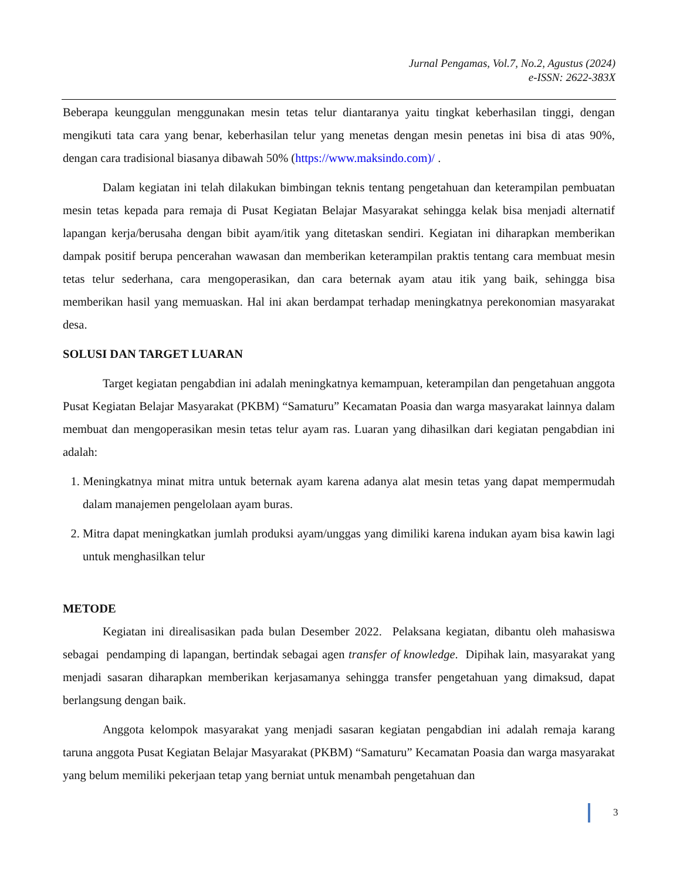Jurnal Pengamas, Vol.7, No.2, Agustus (2024)
e-ISSN: 2622-383X
Beberapa keunggulan menggunakan mesin tetas telur diantaranya yaitu tingkat keberhasilan tinggi, dengan mengikuti tata cara yang benar, keberhasilan telur yang menetas dengan mesin penetas ini bisa di atas 90%, dengan cara tradisional biasanya dibawah 50% (https://www.maksindo.com)/ .
Dalam kegiatan ini telah dilakukan bimbingan teknis tentang pengetahuan dan keterampilan pembuatan mesin tetas kepada para remaja di Pusat Kegiatan Belajar Masyarakat sehingga kelak bisa menjadi alternatif lapangan kerja/berusaha dengan bibit ayam/itik yang ditetaskan sendiri. Kegiatan ini diharapkan memberikan dampak positif berupa pencerahan wawasan dan memberikan keterampilan praktis tentang cara membuat mesin tetas telur sederhana, cara mengoperasikan, dan cara beternak ayam atau itik yang baik, sehingga bisa memberikan hasil yang memuaskan. Hal ini akan berdampat terhadap meningkatnya perekonomian masyarakat desa.
SOLUSI DAN TARGET LUARAN
Target kegiatan pengabdian ini adalah meningkatnya kemampuan, keterampilan dan pengetahuan anggota Pusat Kegiatan Belajar Masyarakat (PKBM) “Samaturu” Kecamatan Poasia dan warga masyarakat lainnya dalam membuat dan mengoperasikan mesin tetas telur ayam ras. Luaran yang dihasilkan dari kegiatan pengabdian ini adalah:
1. Meningkatnya minat mitra untuk beternak ayam karena adanya alat mesin tetas yang dapat mempermudah dalam manajemen pengelolaan ayam buras.
2. Mitra dapat meningkatkan jumlah produksi ayam/unggas yang dimiliki karena indukan ayam bisa kawin lagi untuk menghasilkan telur
METODE
Kegiatan ini direalisasikan pada bulan Desember 2022. Pelaksana kegiatan, dibantu oleh mahasiswa sebagai pendamping di lapangan, bertindak sebagai agen transfer of knowledge. Dipihak lain, masyarakat yang menjadi sasaran diharapkan memberikan kerjasamanya sehingga transfer pengetahuan yang dimaksud, dapat berlangsung dengan baik.
Anggota kelompok masyarakat yang menjadi sasaran kegiatan pengabdian ini adalah remaja karang taruna anggota Pusat Kegiatan Belajar Masyarakat (PKBM) “Samaturu” Kecamatan Poasia dan warga masyarakat yang belum memiliki pekerjaan tetap yang berniat untuk menambah pengetahuan dan
3